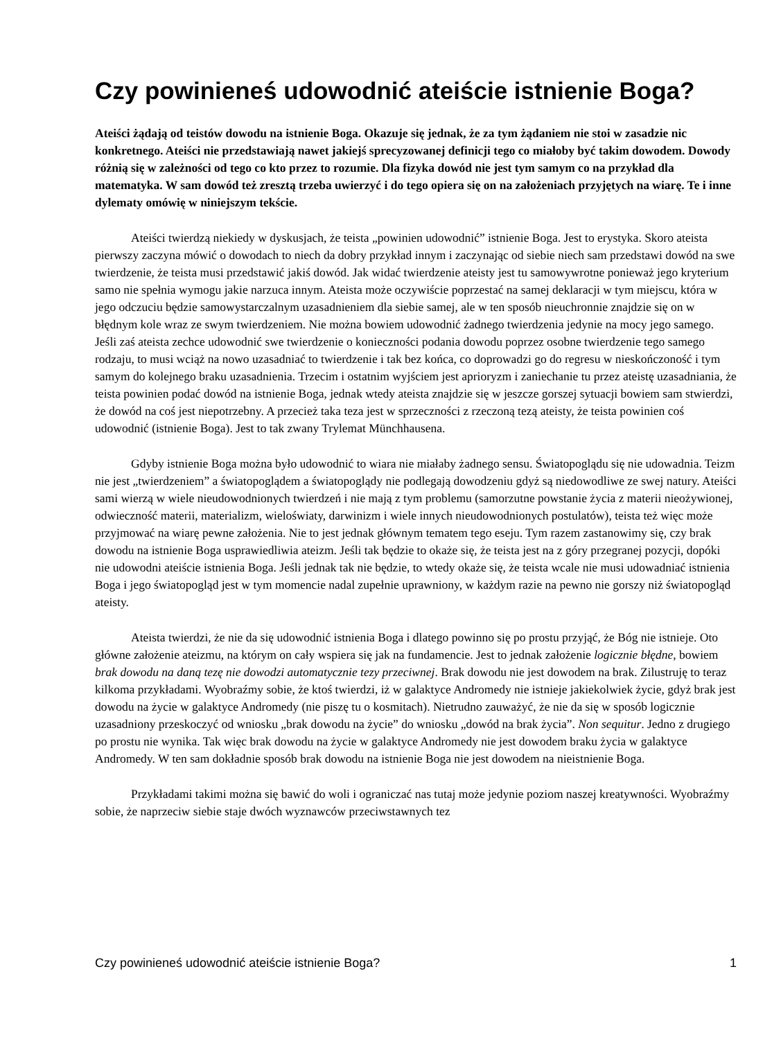Czy powinieneś udowodnić ateiście istnienie Boga?
Ateiści żądają od teistów dowodu na istnienie Boga. Okazuje się jednak, że za tym żądaniem nie stoi w zasadzie nic konkretnego. Ateiści nie przedstawiają nawet jakiejś sprecyzowanej definicji tego co miałoby być takim dowodem. Dowody różnią się w zależności od tego co kto przez to rozumie. Dla fizyka dowód nie jest tym samym co na przykład dla matematyka. W sam dowód też zresztą trzeba uwierzyć i do tego opiera się on na założeniach przyjętych na wiarę. Te i inne dylematy omówię w niniejszym tekście.
Ateiści twierdzą niekiedy w dyskusjach, że teista „powinien udowodnić” istnienie Boga. Jest to erystyka. Skoro ateista pierwszy zaczyna mówić o dowodach to niech da dobry przykład innym i zaczynając od siebie niech sam przedstawi dowód na swe twierdzenie, że teista musi przedstawić jakiś dowód. Jak widać twierdzenie ateisty jest tu samowywrotne ponieważ jego kryterium samo nie spełnia wymogu jakie narzuca innym. Ateista może oczywiście poprzestać na samej deklaracji w tym miejscu, która w jego odczuciu będzie samowystarczalnym uzasadnieniem dla siebie samej, ale w ten sposób nieuchronnie znajdzie się on w błędnym kole wraz ze swym twierdzeniem. Nie można bowiem udowodnić żadnego twierdzenia jedynie na mocy jego samego. Jeśli zaś ateista zechce udowodnić swe twierdzenie o konieczności podania dowodu poprzez osobne twierdzenie tego samego rodzaju, to musi wciąż na nowo uzasadniać to twierdzenie i tak bez końca, co doprowadzi go do regresu w nieskończoność i tym samym do kolejnego braku uzasadnienia. Trzecim i ostatnim wyjściem jest aprioryzm i zaniechanie tu przez ateistę uzasadniania, że teista powinien podać dowód na istnienie Boga, jednak wtedy ateista znajdzie się w jeszcze gorszej sytuacji bowiem sam stwierdzi, że dowód na coś jest niepotrzebny. A przecież taka teza jest w sprzeczności z rzeczoną tezą ateisty, że teista powinien coś udowodnić (istnienie Boga). Jest to tak zwany Trylemat Münchhausena.
Gdyby istnienie Boga można było udowodnić to wiara nie miałaby żadnego sensu. Światopoglądu się nie udowadnia. Teizm nie jest „twierdzeniem” a światopoglądem a światopoglądy nie podlegają dowodzeniu gdyż są niedowodliwe ze swej natury. Ateiści sami wierzą w wiele nieudowodnionych twierdzeń i nie mają z tym problemu (samorzutne powstanie życia z materii nieożywionej, odwieczność materii, materializm, wieloświaty, darwinizm i wiele innych nieudowodnionych postulatów), teista też więc może przyjmować na wiarę pewne założenia. Nie to jest jednak głównym tematem tego eseju. Tym razem zastanowimy się, czy brak dowodu na istnienie Boga usprawiedliwia ateizm. Jeśli tak będzie to okaże się, że teista jest na z góry przegranej pozycji, dopóki nie udowodni ateiście istnienia Boga. Jeśli jednak tak nie będzie, to wtedy okaże się, że teista wcale nie musi udowadniać istnienia Boga i jego światopogląd jest w tym momencie nadal zupełnie uprawniony, w każdym razie na pewno nie gorszy niż światopogląd ateisty.
Ateista twierdzi, że nie da się udowodnić istnienia Boga i dlatego powinno się po prostu przyjąć, że Bóg nie istnieje. Oto główne założenie ateizmu, na którym on cały wspiera się jak na fundamencie. Jest to jednak założenie logicznie błędne, bowiem brak dowodu na daną tezę nie dowodzi automatycznie tezy przeciwnej. Brak dowodu nie jest dowodem na brak. Zilustruję to teraz kilkoma przykładami. Wyobraźmy sobie, że ktoś twierdzi, iż w galaktyce Andromedy nie istnieje jakiekolwiek życie, gdyż brak jest dowodu na życie w galaktyce Andromedy (nie piszę tu o kosmitach). Nietrudno zauważyć, że nie da się w sposób logicznie uzasadniony przeskoczyć od wniosku „brak dowodu na życie” do wniosku „dowód na brak życia”. Non sequitur. Jedno z drugiego po prostu nie wynika. Tak więc brak dowodu na życie w galaktyce Andromedy nie jest dowodem braku życia w galaktyce Andromedy. W ten sam dokładnie sposób brak dowodu na istnienie Boga nie jest dowodem na nieistnienie Boga.
Przykładami takimi można się bawić do woli i ograniczać nas tutaj może jedynie poziom naszej kreatywności. Wyobraźmy sobie, że naprzeciw siebie staje dwóch wyznawców przeciwstawnych tez
Czy powinieneś udowodnić ateiście istnienie Boga? 1